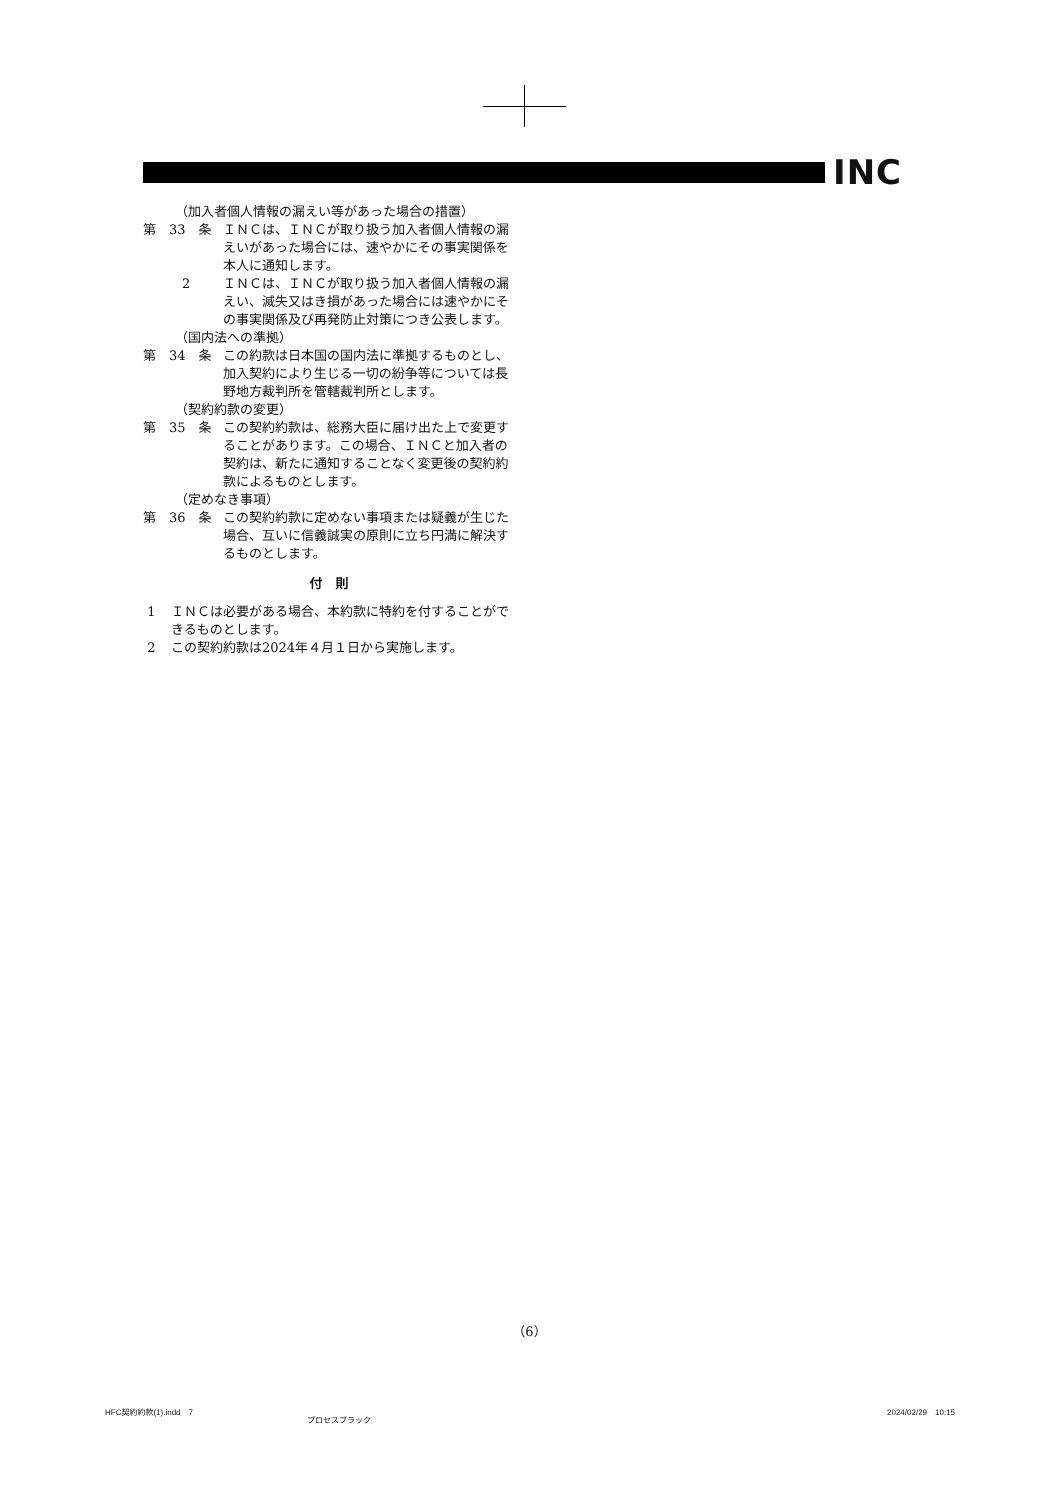INC
（加入者個人情報の漏えい等があった場合の措置）
第　33　条
ＩＮＣは、ＩＮＣが取り扱う加入者個人情報の漏えいがあった場合には、速やかにその事実関係を本人に通知します。
　　　2
ＩＮＣは、ＩＮＣが取り扱う加入者個人情報の漏えい、滅失又はき損があった場合には速やかにその事実関係及び再発防止対策につき公表します。
（国内法への準拠）
第　34　条
この約款は日本国の国内法に準拠するものとし、加入契約により生じる一切の紛争等については長野地方裁判所を管轄裁判所とします。
（契約約款の変更）
第　35　条
この契約約款は、総務大臣に届け出た上で変更することがあります。この場合、ＩＮＣと加入者の契約は、新たに通知することなく変更後の契約約款によるものとします。
（定めなき事項）
第　36　条
この契約約款に定めない事項または疑義が生じた場合、互いに信義誠実の原則に立ち円満に解決するものとします。
付　則
1
ＩＮＣは必要がある場合、本約款に特約を付することができるものとします。
2
この契約約款は2024年４月１日から実施します。
（6）
HFC契約約款(1).indd　7
プロセスブラック
2024/02/29　10:15